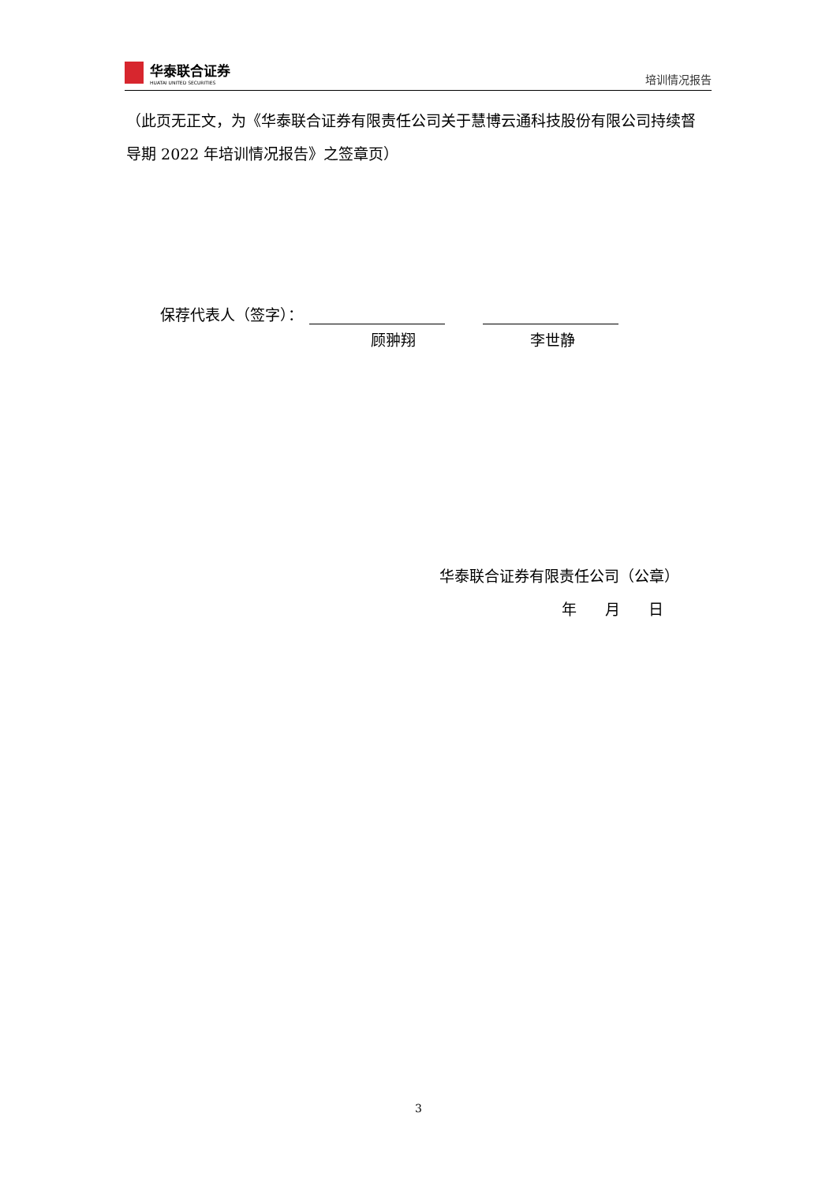华泰联合证券
HUATAI UNITED SECURITIES
培训情况报告
（此页无正文，为《华泰联合证券有限责任公司关于慧博云通科技股份有限公司持续督导期 2022 年培训情况报告》之签章页）
保荐代表人（签字）：
顾翀翔 李世静
华泰联合证券有限责任公司（公章）
年 月 日
3